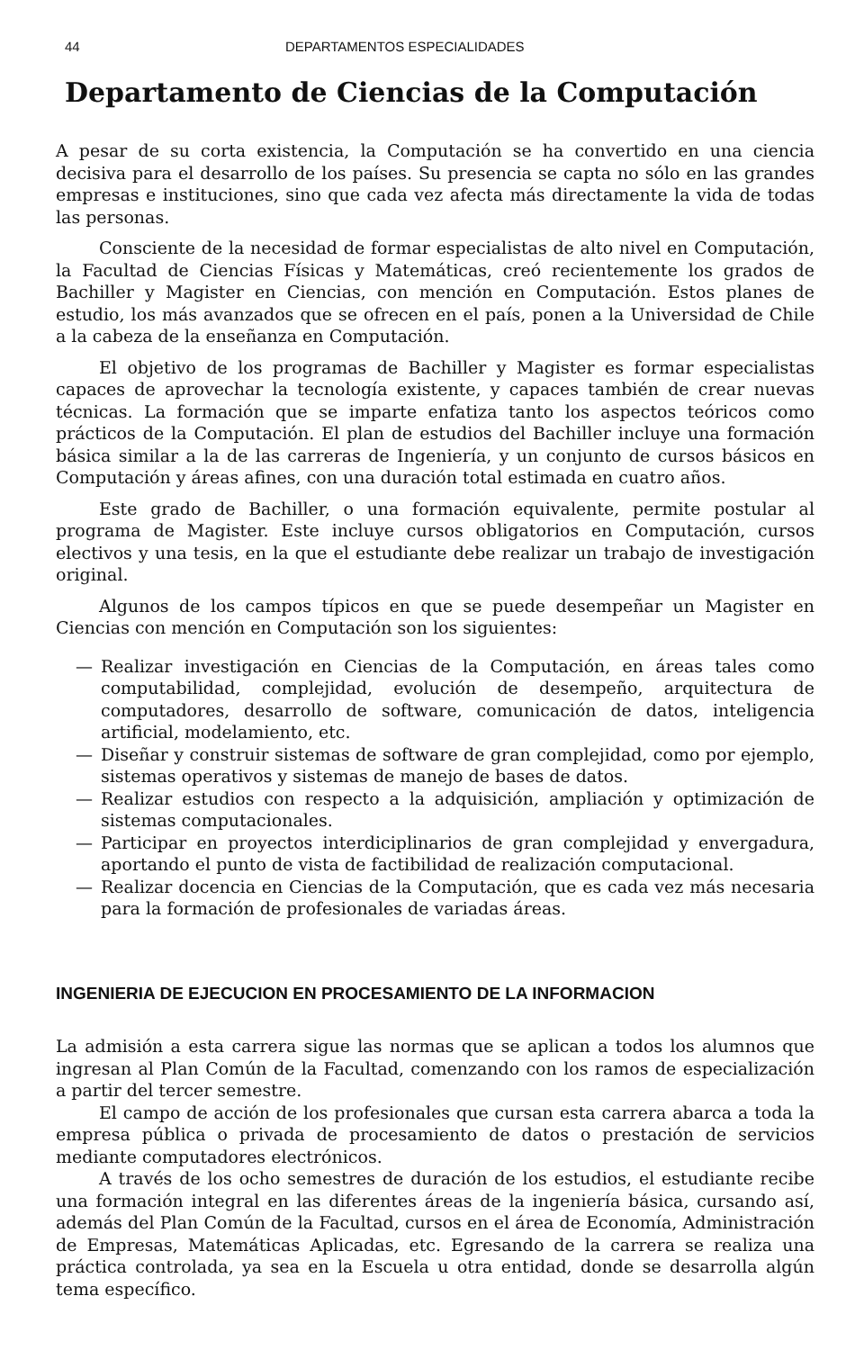44 DEPARTAMENTOS ESPECIALIDADES
Departamento de Ciencias de la Computación
A pesar de su corta existencia, la Computación se ha convertido en una ciencia decisiva para el desarrollo de los países. Su presencia se capta no sólo en las grandes empresas e instituciones, sino que cada vez afecta más directamente la vida de todas las personas.
Consciente de la necesidad de formar especialistas de alto nivel en Computación, la Facultad de Ciencias Físicas y Matemáticas, creó recientemente los grados de Bachiller y Magister en Ciencias, con mención en Computación. Estos planes de estudio, los más avanzados que se ofrecen en el país, ponen a la Universidad de Chile a la cabeza de la enseñanza en Computación.
El objetivo de los programas de Bachiller y Magister es formar especialistas capaces de aprovechar la tecnología existente, y capaces también de crear nuevas técnicas. La formación que se imparte enfatiza tanto los aspectos teóricos como prácticos de la Computación. El plan de estudios del Bachiller incluye una formación básica similar a la de las carreras de Ingeniería, y un conjunto de cursos básicos en Computación y áreas afines, con una duración total estimada en cuatro años.
Este grado de Bachiller, o una formación equivalente, permite postular al programa de Magister. Este incluye cursos obligatorios en Computación, cursos electivos y una tesis, en la que el estudiante debe realizar un trabajo de investigación original.
Algunos de los campos típicos en que se puede desempeñar un Magister en Ciencias con mención en Computación son los siguientes:
— Realizar investigación en Ciencias de la Computación, en áreas tales como computabilidad, complejidad, evolución de desempeño, arquitectura de computadores, desarrollo de software, comunicación de datos, inteligencia artificial, modelamiento, etc.
— Diseñar y construir sistemas de software de gran complejidad, como por ejemplo, sistemas operativos y sistemas de manejo de bases de datos.
— Realizar estudios con respecto a la adquisición, ampliación y optimización de sistemas computacionales.
— Participar en proyectos interdiciplinarios de gran complejidad y envergadura, aportando el punto de vista de factibilidad de realización computacional.
— Realizar docencia en Ciencias de la Computación, que es cada vez más necesaria para la formación de profesionales de variadas áreas.
INGENIERIA DE EJECUCION EN PROCESAMIENTO DE LA INFORMACION
La admisión a esta carrera sigue las normas que se aplican a todos los alumnos que ingresan al Plan Común de la Facultad, comenzando con los ramos de especialización a partir del tercer semestre.
El campo de acción de los profesionales que cursan esta carrera abarca a toda la empresa pública o privada de procesamiento de datos o prestación de servicios mediante computadores electrónicos.
A través de los ocho semestres de duración de los estudios, el estudiante recibe una formación integral en las diferentes áreas de la ingeniería básica, cursando así, además del Plan Común de la Facultad, cursos en el área de Economía, Administración de Empresas, Matemáticas Aplicadas, etc. Egresando de la carrera se realiza una práctica controlada, ya sea en la Escuela u otra entidad, donde se desarrolla algún tema específico.